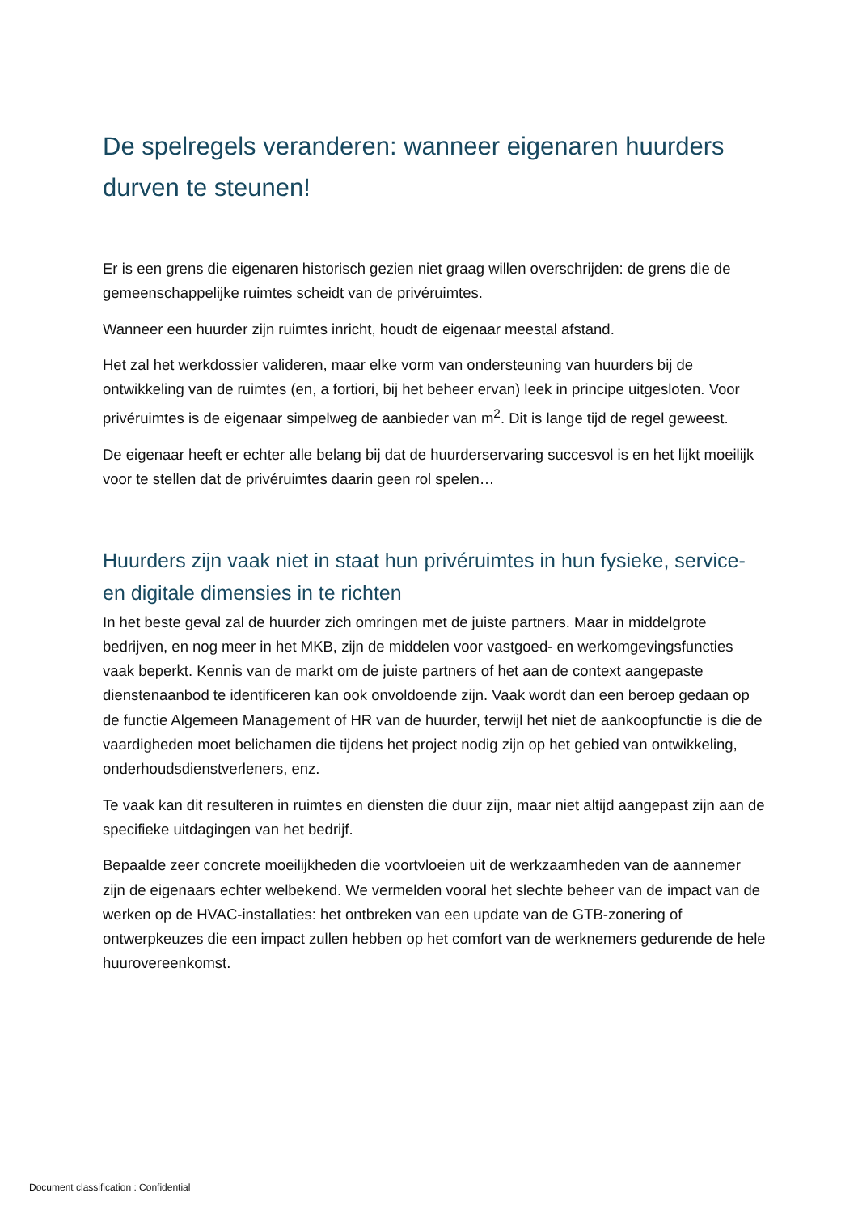De spelregels veranderen: wanneer eigenaren huurders durven te steunen!
Er is een grens die eigenaren historisch gezien niet graag willen overschrijden: de grens die de gemeenschappelijke ruimtes scheidt van de privéruimtes.
Wanneer een huurder zijn ruimtes inricht, houdt de eigenaar meestal afstand.
Het zal het werkdossier valideren, maar elke vorm van ondersteuning van huurders bij de ontwikkeling van de ruimtes (en, a fortiori, bij het beheer ervan) leek in principe uitgesloten. Voor privéruimtes is de eigenaar simpelweg de aanbieder van m<sup>2</sup>. Dit is lange tijd de regel geweest.
De eigenaar heeft er echter alle belang bij dat de huurderservaring succesvol is en het lijkt moeilijk voor te stellen dat de privéruimtes daarin geen rol spelen…
Huurders zijn vaak niet in staat hun privéruimtes in hun fysieke, service- en digitale dimensies in te richten
In het beste geval zal de huurder zich omringen met de juiste partners. Maar in middelgrote bedrijven, en nog meer in het MKB, zijn de middelen voor vastgoed- en werkomgevingsfuncties vaak beperkt. Kennis van de markt om de juiste partners of het aan de context aangepaste dienstenaanbod te identificeren kan ook onvoldoende zijn. Vaak wordt dan een beroep gedaan op de functie Algemeen Management of HR van de huurder, terwijl het niet de aankoopfunctie is die de vaardigheden moet belichamen die tijdens het project nodig zijn op het gebied van ontwikkeling, onderhoudsdienstverleners, enz.
Te vaak kan dit resulteren in ruimtes en diensten die duur zijn, maar niet altijd aangepast zijn aan de specifieke uitdagingen van het bedrijf.
Bepaalde zeer concrete moeilijkheden die voortvloeien uit de werkzaamheden van de aannemer zijn de eigenaars echter welbekend. We vermelden vooral het slechte beheer van de impact van de werken op de HVAC-installaties: het ontbreken van een update van de GTB-zonering of ontwerpkeuzes die een impact zullen hebben op het comfort van de werknemers gedurende de hele huurovereenkomst.
Document classification : Confidential